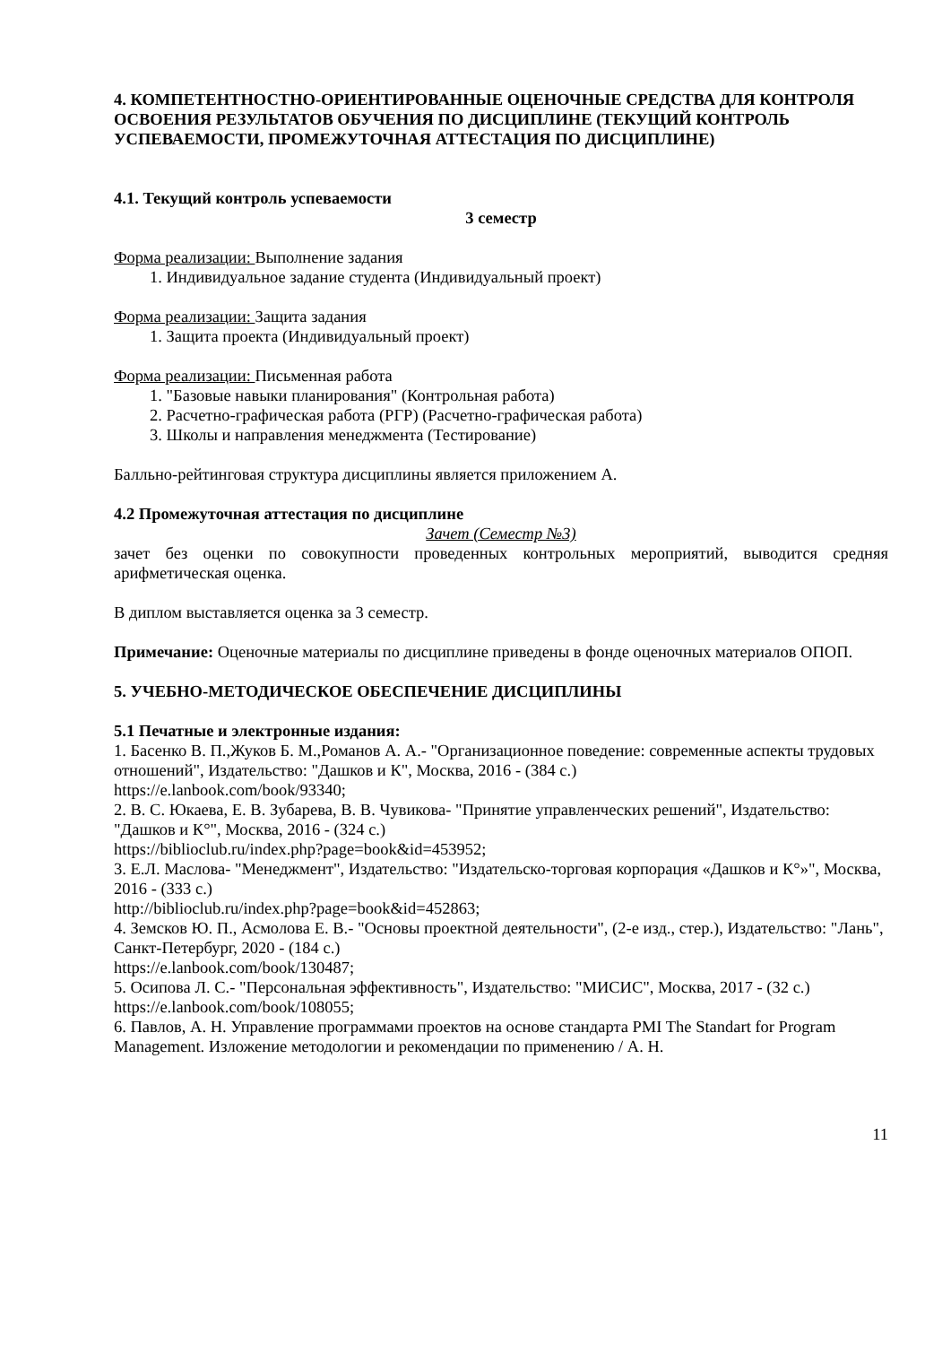4. КОМПЕТЕНТНОСТНО-ОРИЕНТИРОВАННЫЕ ОЦЕНОЧНЫЕ СРЕДСТВА ДЛЯ КОНТРОЛЯ ОСВОЕНИЯ РЕЗУЛЬТАТОВ ОБУЧЕНИЯ ПО ДИСЦИПЛИНЕ (ТЕКУЩИЙ КОНТРОЛЬ УСПЕВАЕМОСТИ, ПРОМЕЖУТОЧНАЯ АТТЕСТАЦИЯ ПО ДИСЦИПЛИНЕ)
4.1. Текущий контроль успеваемости
3 семестр
Форма реализации: Выполнение задания
1. Индивидуальное задание студента (Индивидуальный проект)
Форма реализации: Защита задания
1. Защита проекта (Индивидуальный проект)
Форма реализации: Письменная работа
1. "Базовые навыки планирования" (Контрольная работа)
2. Расчетно-графическая работа (РГР) (Расчетно-графическая работа)
3. Школы и направления менеджмента (Тестирование)
Балльно-рейтинговая структура дисциплины является приложением А.
4.2 Промежуточная аттестация по дисциплине
Зачет (Семестр №3)
зачет без оценки по совокупности проведенных контрольных мероприятий, выводится средняя арифметическая оценка.
В диплом выставляется оценка за 3 семестр.
Примечание: Оценочные материалы по дисциплине приведены в фонде оценочных материалов ОПОП.
5. УЧЕБНО-МЕТОДИЧЕСКОЕ ОБЕСПЕЧЕНИЕ ДИСЦИПЛИНЫ
5.1 Печатные и электронные издания:
1. Басенко В. П.,Жуков Б. М.,Романов А. А.- "Организационное поведение: современные аспекты трудовых отношений", Издательство: "Дашков и К", Москва, 2016 - (384 с.)
https://e.lanbook.com/book/93340;
2. В. С. Юкаева, Е. В. Зубарева, В. В. Чувикова- "Принятие управленческих решений", Издательство: "Дашков и К°", Москва, 2016 - (324 с.)
https://biblioclub.ru/index.php?page=book&id=453952;
3. Е.Л. Маслова- "Менеджмент", Издательство: "Издательско-торговая корпорация «Дашков и К°»", Москва, 2016 - (333 с.)
http://biblioclub.ru/index.php?page=book&id=452863;
4. Земсков Ю. П., Асмолова Е. В.- "Основы проектной деятельности", (2-е изд., стер.), Издательство: "Лань", Санкт-Петербург, 2020 - (184 с.)
https://e.lanbook.com/book/130487;
5. Осипова Л. С.- "Персональная эффективность", Издательство: "МИСИС", Москва, 2017 - (32 с.)
https://e.lanbook.com/book/108055;
6. Павлов, А. Н. Управление программами проектов на основе стандарта PMI The Standart for Program Management. Изложение методологии и рекомендации по применению / А. Н.
11